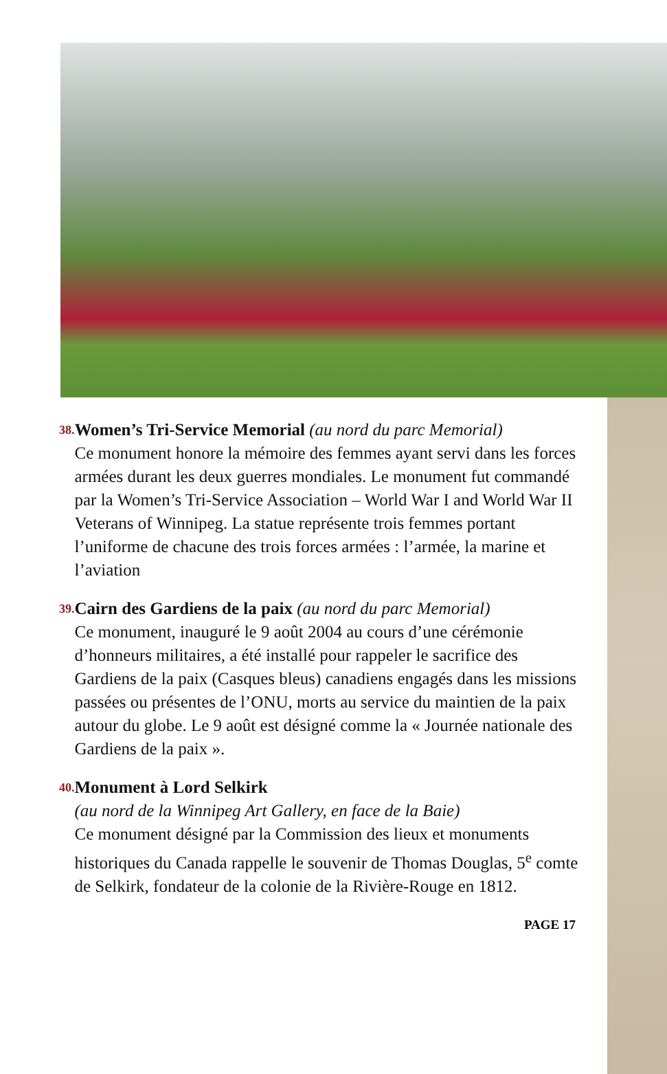38.
Women’s Tri-Service Memorial (au nord du parc Memorial)
Ce monument honore la mémoire des femmes ayant servi dans les forces armées durant les deux guerres mondiales. Le monument fut commandé par la Women’s Tri-Service Association – World War I and World War II Veterans of Winnipeg. La statue représente trois femmes portant l’uniforme de chacune des trois forces armées : l’armée, la marine et l’aviation
39.
Cairn des Gardiens de la paix (au nord du parc Memorial)
Ce monument, inauguré le 9 août 2004 au cours d’une cérémonie d’honneurs militaires, a été installé pour rappeler le sacrifice des Gardiens de la paix (Casques bleus) canadiens engagés dans les missions passées ou présentes de l’ONU, morts au service du maintien de la paix autour du globe. Le 9 août est désigné comme la « Journée nationale des Gardiens de la paix ».
40.
Monument à Lord Selkirk
(au nord de la Winnipeg Art Gallery, en face de la Baie)
Ce monument désigné par la Commission des lieux et monuments historiques du Canada rappelle le souvenir de Thomas Douglas, 5<sup>e</sup> comte de Selkirk, fondateur de la colonie de la Rivière-Rouge en 1812.
PAGE 17